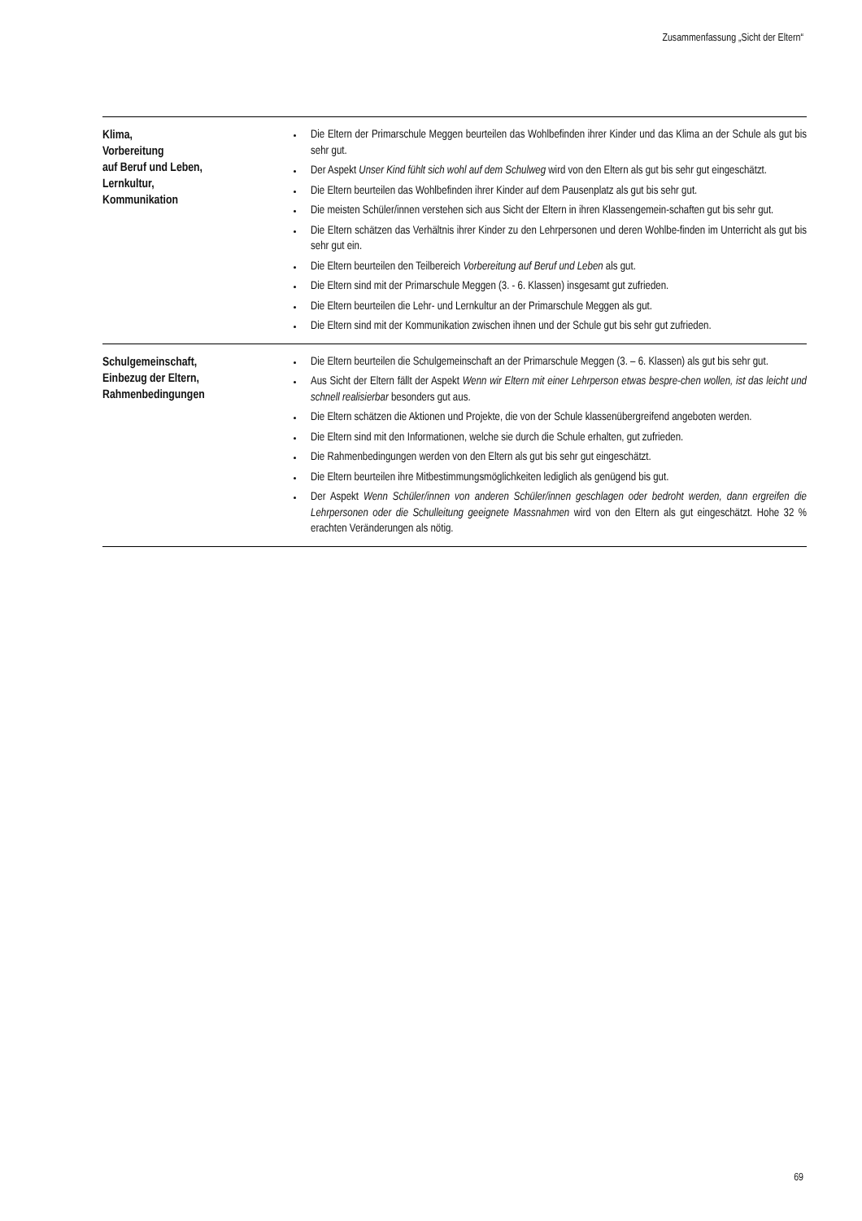Zusammenfassung „Sicht der Eltern“
| Klima, Vorbereitung auf Beruf und Leben, Lernkultur, Kommunikation | Die Eltern der Primarschule Meggen beurteilen das Wohlbefinden ihrer Kinder und das Klima an der Schule als gut bis sehr gut. Der Aspekt Unser Kind fühlt sich wohl auf dem Schulweg wird von den Eltern als gut bis sehr gut eingeschätzt. Die Eltern beurteilen das Wohlbefinden ihrer Kinder auf dem Pausenplatz als gut bis sehr gut. Die meisten Schüler/innen verstehen sich aus Sicht der Eltern in ihren Klassengemein-schaften gut bis sehr gut. Die Eltern schätzen das Verhältnis ihrer Kinder zu den Lehrpersonen und deren Wohlbe-finden im Unterricht als gut bis sehr gut ein. Die Eltern beurteilen den Teilbereich Vorbereitung auf Beruf und Leben als gut. Die Eltern sind mit der Primarschule Meggen (3. - 6. Klassen) insgesamt gut zufrieden. Die Eltern beurteilen die Lehr- und Lernkultur an der Primarschule Meggen als gut. Die Eltern sind mit der Kommunikation zwischen ihnen und der Schule gut bis sehr gut zufrieden. |
| Schulgemeinschaft, Einbezug der Eltern, Rahmenbedingungen | Die Eltern beurteilen die Schulgemeinschaft an der Primarschule Meggen (3. – 6. Klassen) als gut bis sehr gut. Aus Sicht der Eltern fällt der Aspekt Wenn wir Eltern mit einer Lehrperson etwas bespre-chen wollen, ist das leicht und schnell realisierbar besonders gut aus. Die Eltern schätzen die Aktionen und Projekte, die von der Schule klassenübergreifend angeboten werden. Die Eltern sind mit den Informationen, welche sie durch die Schule erhalten, gut zufrieden. Die Rahmenbedingungen werden von den Eltern als gut bis sehr gut eingeschätzt. Die Eltern beurteilen ihre Mitbestimmungsmöglichkeiten lediglich als genügend bis gut. Der Aspekt Wenn Schüler/innen von anderen Schüler/innen geschlagen oder bedroht werden, dann ergreifen die Lehrpersonen oder die Schulleitung geeignete Massnahmen wird von den Eltern als gut eingeschätzt. Hohe 32 % erachten Veränderungen als nötig. |
69